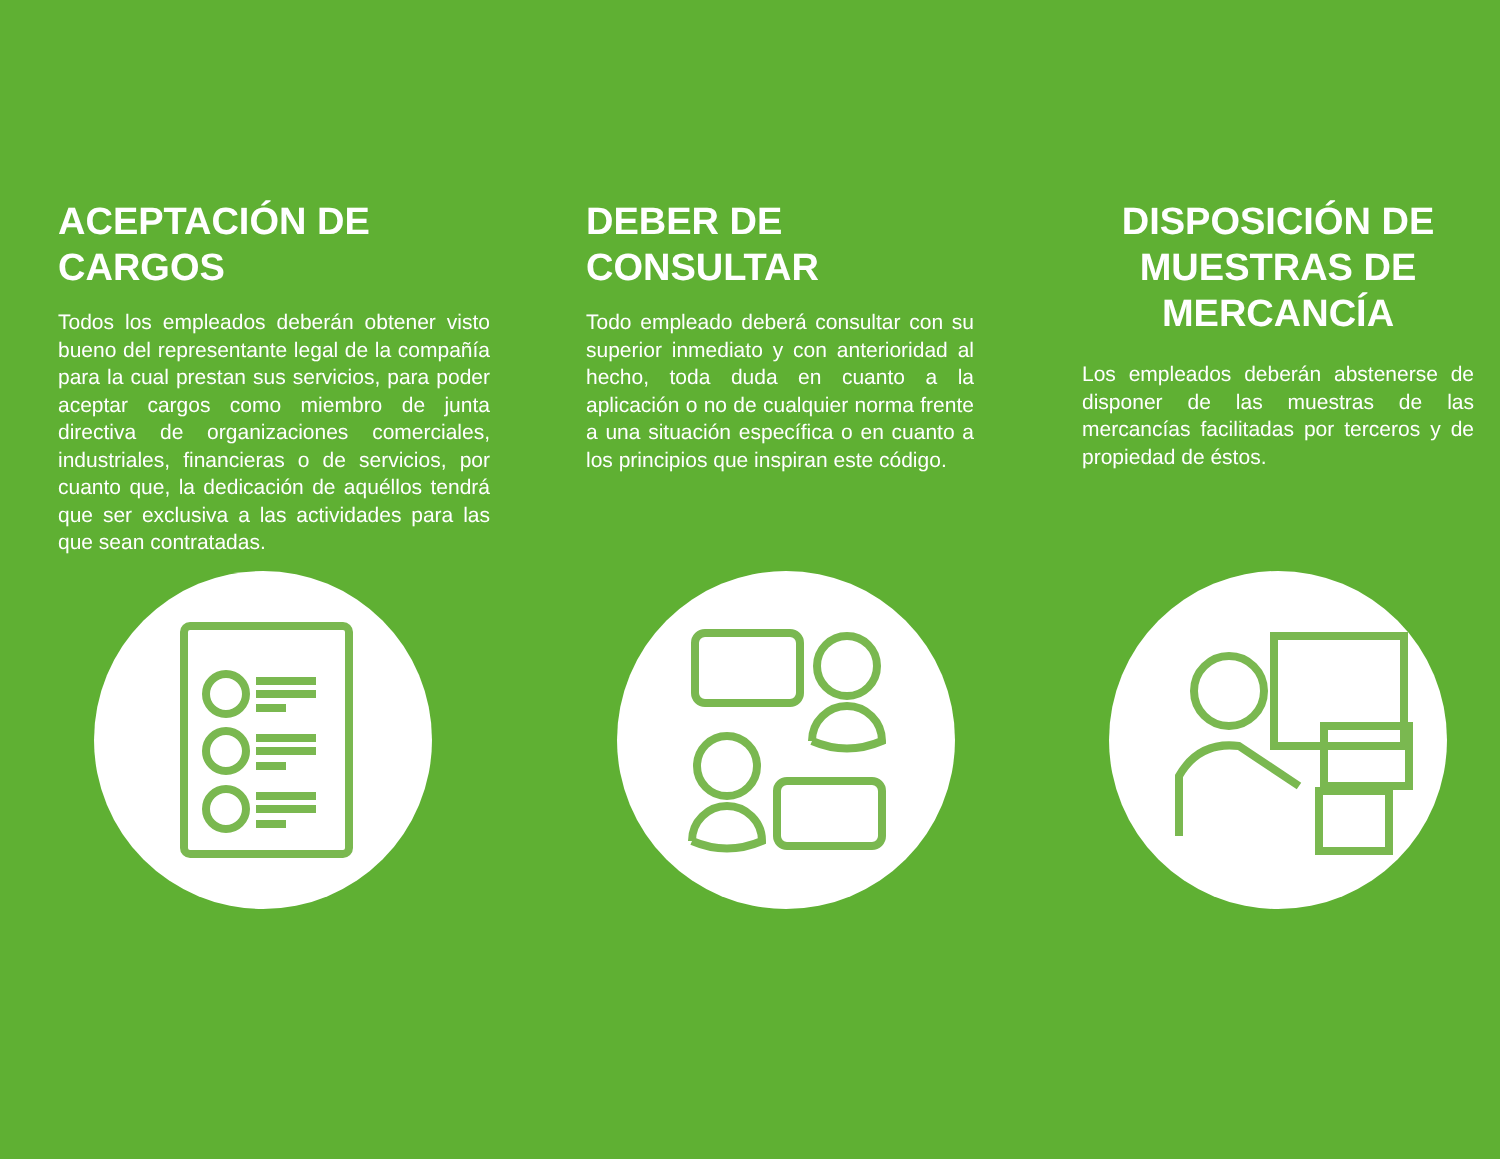ACEPTACIÓN DE CARGOS
Todos los empleados deberán obtener visto bueno del representante legal de la compañía para la cual prestan sus servicios, para poder aceptar cargos como miembro de junta directiva de organizaciones comerciales, industriales, financieras o de servicios, por cuanto que, la dedicación de aquéllos tendrá que ser exclusiva a las actividades para las que sean contratadas.
DEBER DE CONSULTAR
Todo empleado deberá consultar con su superior inmediato y con anterioridad al hecho, toda duda en cuanto a la aplicación o no de cualquier norma frente a una situación específica o en cuanto a los principios que inspiran este código.
DISPOSICIÓN DE MUESTRAS DE MERCANCÍA
Los empleados deberán abstenerse de disponer de las muestras de las mercancías facilitadas por terceros y de propiedad de éstos.